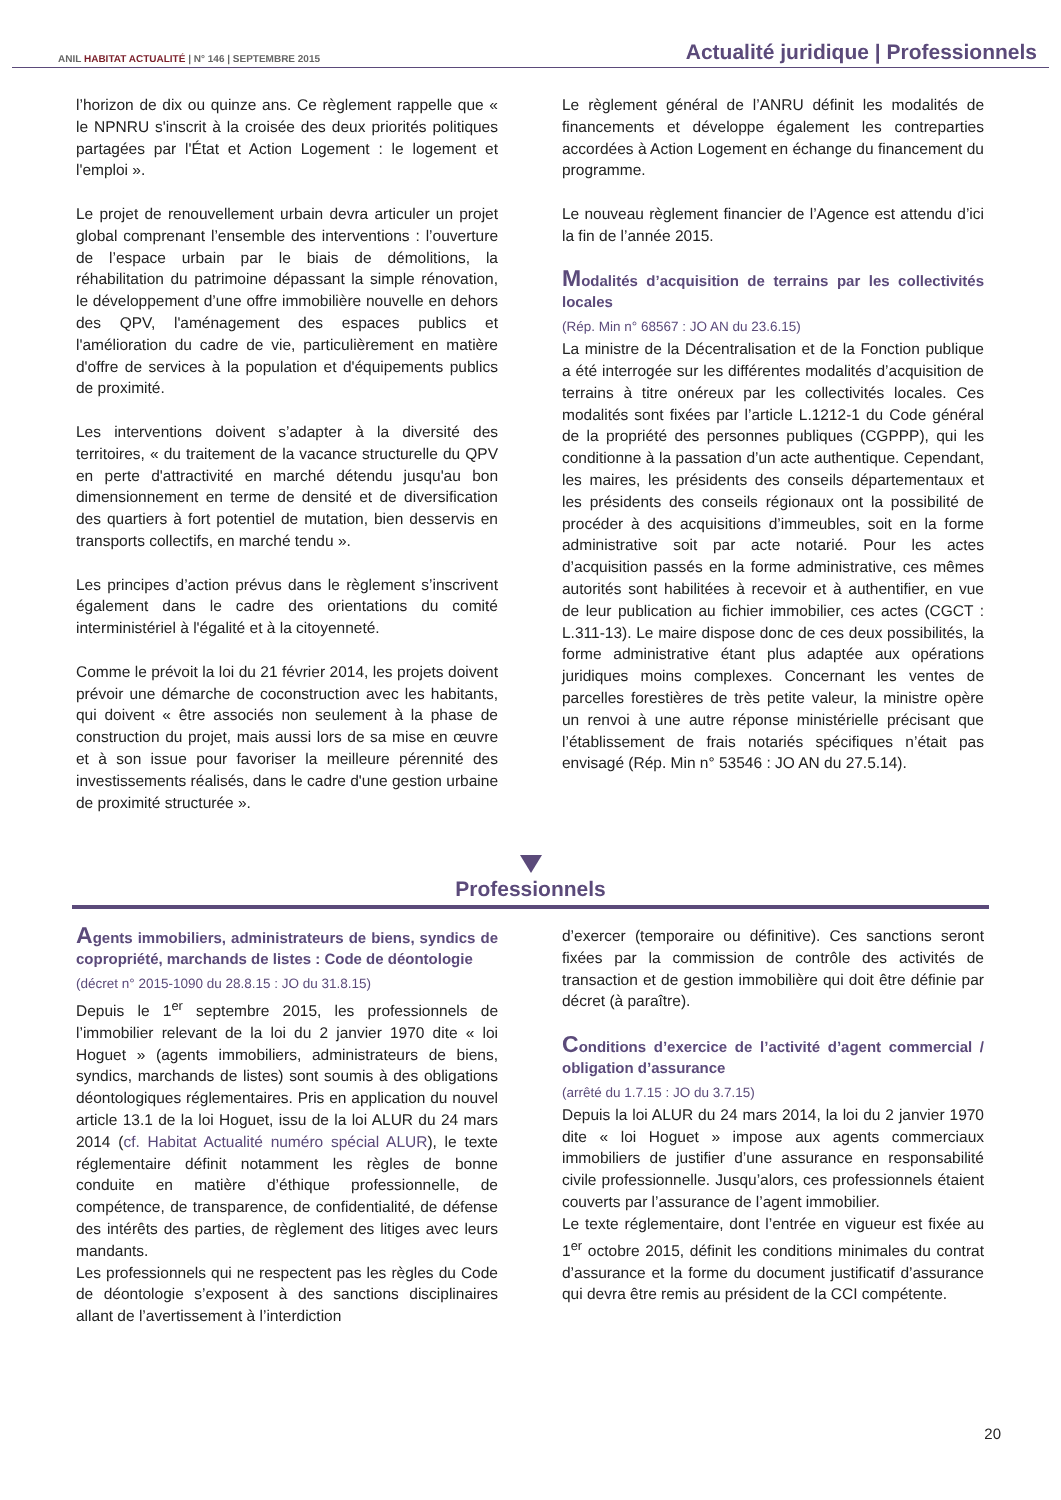ANIL HABITAT ACTUALITÉ | N° 146 | SEPTEMBRE 2015 Actualité juridique | Professionnels
l’horizon de dix ou quinze ans. Ce règlement rappelle que « le NPNRU s'inscrit à la croisée des deux priorités politiques partagées par l'État et Action Logement : le logement et l'emploi ».
Le projet de renouvellement urbain devra articuler un projet global comprenant l’ensemble des interventions : l’ouverture de l’espace urbain par le biais de démolitions, la réhabilitation du patrimoine dépassant la simple rénovation, le développement d’une offre immobilière nouvelle en dehors des QPV, l'aménagement des espaces publics et l'amélioration du cadre de vie, particulièrement en matière d'offre de services à la population et d'équipements publics de proximité.
Les interventions doivent s’adapter à la diversité des territoires, « du traitement de la vacance structurelle du QPV en perte d'attractivité en marché détendu jusqu'au bon dimensionnement en terme de densité et de diversification des quartiers à fort potentiel de mutation, bien desservis en transports collectifs, en marché tendu ».
Les principes d’action prévus dans le règlement s’inscrivent également dans le cadre des orientations du comité interministériel à l'égalité et à la citoyenneté.
Comme le prévoit la loi du 21 février 2014, les projets doivent prévoir une démarche de coconstruction avec les habitants, qui doivent « être associés non seulement à la phase de construction du projet, mais aussi lors de sa mise en œuvre et à son issue pour favoriser la meilleure pérennité des investissements réalisés, dans le cadre d'une gestion urbaine de proximité structurée ».
Le règlement général de l’ANRU définit les modalités de financements et développe également les contreparties accordées à Action Logement en échange du financement du programme.
Le nouveau règlement financier de l’Agence est attendu d’ici la fin de l’année 2015.
Modalités d’acquisition de terrains par les collectivités locales
(Rép. Min n° 68567 : JO AN du 23.6.15)
La ministre de la Décentralisation et de la Fonction publique a été interrogée sur les différentes modalités d’acquisition de terrains à titre onéreux par les collectivités locales. Ces modalités sont fixées par l’article L.1212-1 du Code général de la propriété des personnes publiques (CGPPP), qui les conditionne à la passation d’un acte authentique. Cependant, les maires, les présidents des conseils départementaux et les présidents des conseils régionaux ont la possibilité de procéder à des acquisitions d’immeubles, soit en la forme administrative soit par acte notarié. Pour les actes d’acquisition passés en la forme administrative, ces mêmes autorités sont habilitées à recevoir et à authentifier, en vue de leur publication au fichier immobilier, ces actes (CGCT : L.311-13). Le maire dispose donc de ces deux possibilités, la forme administrative étant plus adaptée aux opérations juridiques moins complexes. Concernant les ventes de parcelles forestières de très petite valeur, la ministre opère un renvoi à une autre réponse ministérielle précisant que l’établissement de frais notariés spécifiques n’était pas envisagé (Rép. Min n° 53546 : JO AN du 27.5.14).
Professionnels
Agents immobiliers, administrateurs de biens, syndics de copropriété, marchands de listes : Code de déontologie
(décret n° 2015-1090 du 28.8.15 : JO du 31.8.15)
Depuis le 1<sup>er</sup> septembre 2015, les professionnels de l’immobilier relevant de la loi du 2 janvier 1970 dite « loi Hoguet » (agents immobiliers, administrateurs de biens, syndics, marchands de listes) sont soumis à des obligations déontologiques réglementaires. Pris en application du nouvel article 13.1 de la loi Hoguet, issu de la loi ALUR du 24 mars 2014 (cf. Habitat Actualité numéro spécial ALUR), le texte réglementaire définit notamment les règles de bonne conduite en matière d’éthique professionnelle, de compétence, de transparence, de confidentialité, de défense des intérêts des parties, de règlement des litiges avec leurs mandants.
Les professionnels qui ne respectent pas les règles du Code de déontologie s’exposent à des sanctions disciplinaires allant de l’avertissement à l’interdiction
d’exercer (temporaire ou définitive). Ces sanctions seront fixées par la commission de contrôle des activités de transaction et de gestion immobilière qui doit être définie par décret (à paraître).
Conditions d’exercice de l’activité d’agent commercial / obligation d’assurance
(arrêté du 1.7.15 : JO du 3.7.15)
Depuis la loi ALUR du 24 mars 2014, la loi du 2 janvier 1970 dite « loi Hoguet » impose aux agents commerciaux immobiliers de justifier d’une assurance en responsabilité civile professionnelle. Jusqu’alors, ces professionnels étaient couverts par l’assurance de l’agent immobilier.
Le texte réglementaire, dont l’entrée en vigueur est fixée au 1<sup>er</sup> octobre 2015, définit les conditions minimales du contrat d’assurance et la forme du document justificatif d’assurance qui devra être remis au président de la CCI compétente.
20